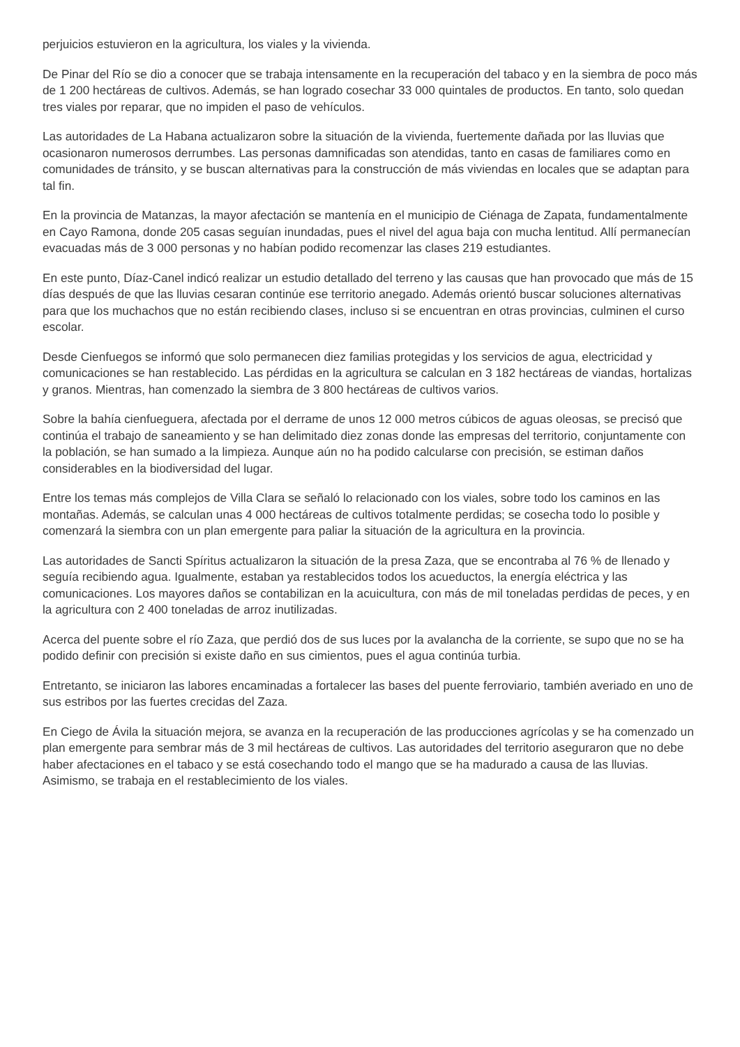perjuicios estuvieron en la agricultura, los viales y la vivienda.
De Pinar del Río se dio a conocer que se trabaja intensamente en la recuperación del tabaco y en la siembra de poco más de 1 200 hectáreas de cultivos. Además, se han logrado cosechar 33 000 quintales de productos. En tanto, solo quedan tres viales por reparar, que no impiden el paso de vehículos.
Las autoridades de La Habana actualizaron sobre la situación de la vivienda, fuertemente dañada por las lluvias que ocasionaron numerosos derrumbes. Las personas damnificadas son atendidas, tanto en casas de familiares como en comunidades de tránsito, y se buscan alternativas para la construcción de más viviendas en locales que se adaptan para tal fin.
En la provincia de Matanzas, la mayor afectación se mantenía en el municipio de Ciénaga de Zapata, fundamentalmente en Cayo Ramona, donde 205 casas seguían inundadas, pues el nivel del agua baja con mucha lentitud. Allí permanecían evacuadas más de 3 000 personas y no habían podido recomenzar las clases 219 estudiantes.
En este punto, Díaz-Canel indicó realizar un estudio detallado del terreno y las causas que han provocado que más de 15 días después de que las lluvias cesaran continúe ese territorio anegado. Además orientó buscar soluciones alternativas para que los muchachos que no están recibiendo clases, incluso si se encuentran en otras provincias, culminen el curso escolar.
Desde Cienfuegos se informó que solo permanecen diez familias protegidas y los servicios de agua, electricidad y comunicaciones se han restablecido. Las pérdidas en la agricultura se calculan en 3 182 hectáreas de viandas, hortalizas y granos. Mientras, han comenzado la siembra de 3 800 hectáreas de cultivos varios.
Sobre la bahía cienfueguera, afectada por el derrame de unos 12 000 metros cúbicos de aguas oleosas, se precisó que continúa el trabajo de saneamiento y se han delimitado diez zonas donde las empresas del territorio, conjuntamente con la población, se han sumado a la limpieza. Aunque aún no ha podido calcularse con precisión, se estiman daños considerables en la biodiversidad del lugar.
Entre los temas más complejos de Villa Clara se señaló lo relacionado con los viales, sobre todo los caminos en las montañas. Además, se calculan unas 4 000 hectáreas de cultivos totalmente perdidas; se cosecha todo lo posible y comenzará la siembra con un plan emergente para paliar la situación de la agricultura en la provincia.
Las autoridades de Sancti Spíritus actualizaron la situación de la presa Zaza, que se encontraba al 76 % de llenado y seguía recibiendo agua. Igualmente, estaban ya restablecidos todos los acueductos, la energía eléctrica y las comunicaciones. Los mayores daños se contabilizan en la acuicultura, con más de mil toneladas perdidas de peces, y en la agricultura con 2 400 toneladas de arroz inutilizadas.
Acerca del puente sobre el río Zaza, que perdió dos de sus luces por la avalancha de la corriente, se supo que no se ha podido definir con precisión si existe daño en sus cimientos, pues el agua continúa turbia.
Entretanto, se iniciaron las labores encaminadas a fortalecer las bases del puente ferroviario, también averiado en uno de sus estribos por las fuertes crecidas del Zaza.
En Ciego de Ávila la situación mejora, se avanza en la recuperación de las producciones agrícolas y se ha comenzado un plan emergente para sembrar más de 3 mil hectáreas de cultivos. Las autoridades del territorio aseguraron que no debe haber afectaciones en el tabaco y se está cosechando todo el mango que se ha madurado a causa de las lluvias. Asimismo, se trabaja en el restablecimiento de los viales.